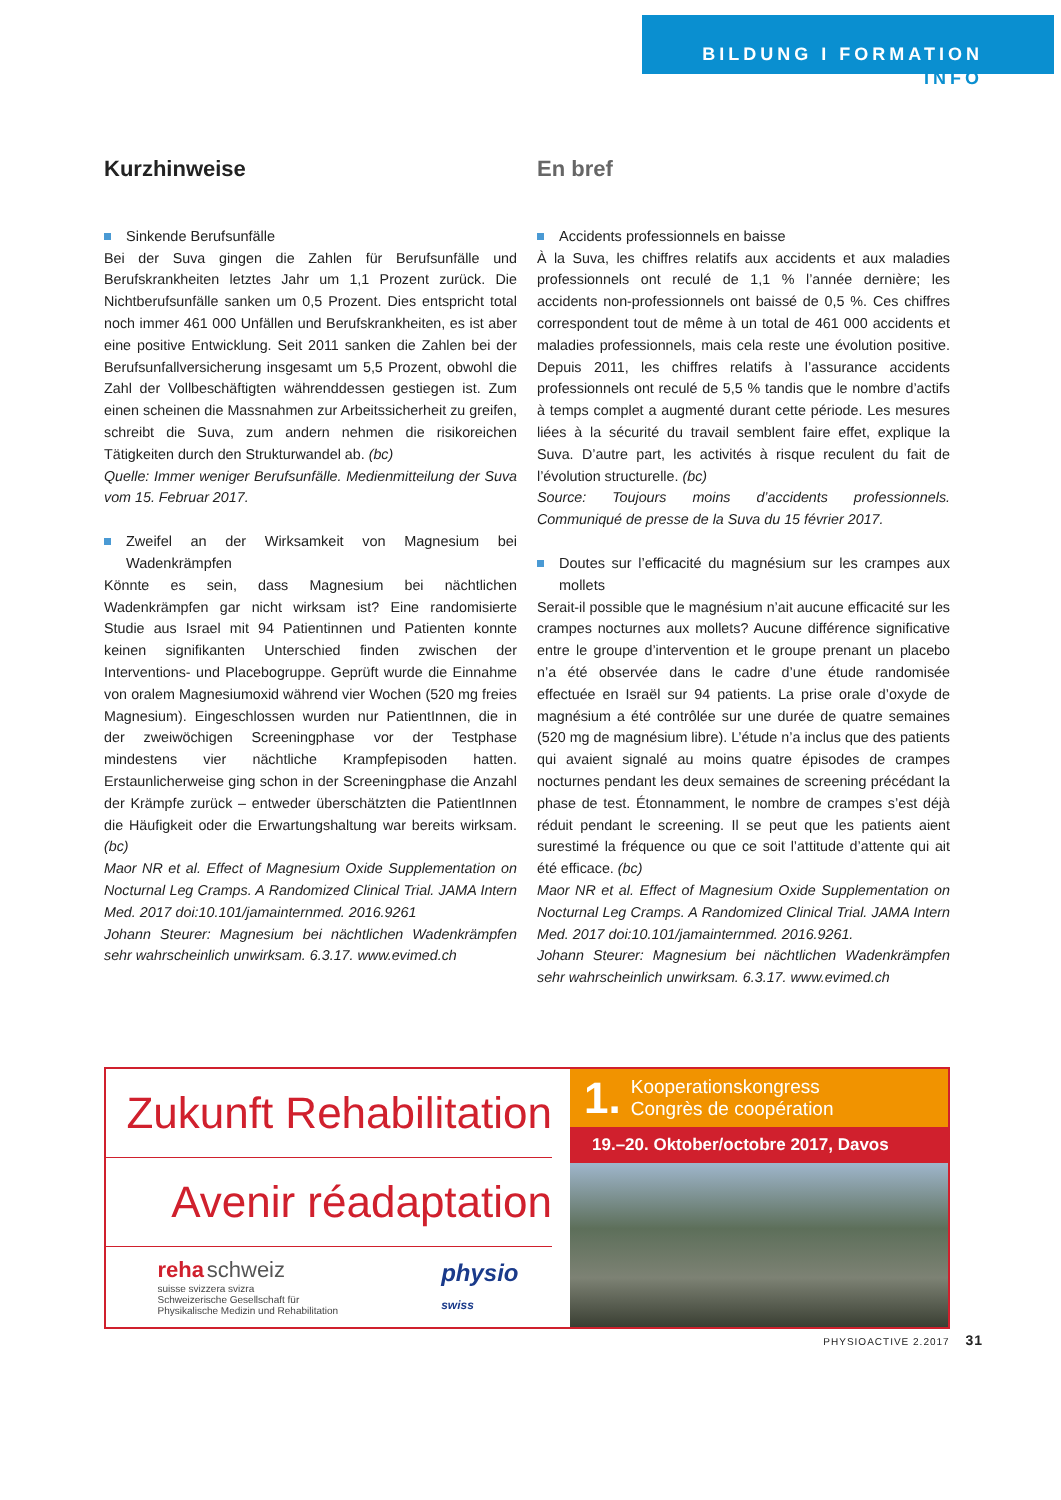BILDUNG I FORMATION
INFO
Kurzhinweise
Sinkende Berufsunfälle
Bei der Suva gingen die Zahlen für Berufsunfälle und Berufskrankheiten letztes Jahr um 1,1 Prozent zurück. Die Nichtberufsunfälle sanken um 0,5 Prozent. Dies entspricht total noch immer 461 000 Unfällen und Berufskrankheiten, es ist aber eine positive Entwicklung. Seit 2011 sanken die Zahlen bei der Berufsunfallversicherung insgesamt um 5,5 Prozent, obwohl die Zahl der Vollbeschäftigten währenddessen gestiegen ist. Zum einen scheinen die Massnahmen zur Arbeitssicherheit zu greifen, schreibt die Suva, zum andern nehmen die risikoreichen Tätigkeiten durch den Strukturwandel ab. (bc)
Quelle: Immer weniger Berufsunfälle. Medienmitteilung der Suva vom 15. Februar 2017.
Zweifel an der Wirksamkeit von Magnesium bei Wadenkrämpfen
Könnte es sein, dass Magnesium bei nächtlichen Wadenkrämpfen gar nicht wirksam ist? Eine randomisierte Studie aus Israel mit 94 Patientinnen und Patienten konnte keinen signifikanten Unterschied finden zwischen der Interventions- und Placebogruppe. Geprüft wurde die Einnahme von oralem Magnesiumoxid während vier Wochen (520 mg freies Magnesium). Eingeschlossen wurden nur PatientInnen, die in der zweiwöchigen Screeningphase vor der Testphase mindestens vier nächtliche Krampfepisoden hatten. Erstaunlicherweise ging schon in der Screeningphase die Anzahl der Krämpfe zurück – entweder überschätzten die PatientInnen die Häufigkeit oder die Erwartungshaltung war bereits wirksam. (bc)
Maor NR et al. Effect of Magnesium Oxide Supplementation on Nocturnal Leg Cramps. A Randomized Clinical Trial. JAMA Intern Med. 2017 doi:10.101/jamainternmed. 2016.9261
Johann Steurer: Magnesium bei nächtlichen Wadenkrämpfen sehr wahrscheinlich unwirksam. 6.3.17. www.evimed.ch
En bref
Accidents professionnels en baisse
À la Suva, les chiffres relatifs aux accidents et aux maladies professionnels ont reculé de 1,1 % l’année dernière; les accidents non-professionnels ont baissé de 0,5 %. Ces chiffres correspondent tout de même à un total de 461 000 accidents et maladies professionnels, mais cela reste une évolution positive. Depuis 2011, les chiffres relatifs à l’assurance accidents professionnels ont reculé de 5,5 % tandis que le nombre d’actifs à temps complet a augmenté durant cette période. Les mesures liées à la sécurité du travail semblent faire effet, explique la Suva. D’autre part, les activités à risque reculent du fait de l’évolution structurelle. (bc)
Source: Toujours moins d’accidents professionnels. Communiqué de presse de la Suva du 15 février 2017.
Doutes sur l’efficacité du magnésium sur les crampes aux mollets
Serait-il possible que le magnésium n’ait aucune efficacité sur les crampes nocturnes aux mollets? Aucune différence significative entre le groupe d’intervention et le groupe prenant un placebo n’a été observée dans le cadre d’une étude randomisée effectuée en Israël sur 94 patients. La prise orale d’oxyde de magnésium a été contrôlée sur une durée de quatre semaines (520 mg de magnésium libre). L’étude n’a inclus que des patients qui avaient signalé au moins quatre épisodes de crampes nocturnes pendant les deux semaines de screening précédant la phase de test. Étonnamment, le nombre de crampes s’est déjà réduit pendant le screening. Il se peut que les patients aient surestimé la fréquence ou que ce soit l’attitude d’attente qui ait été efficace. (bc)
Maor NR et al. Effect of Magnesium Oxide Supplementation on Nocturnal Leg Cramps. A Randomized Clinical Trial. JAMA Intern Med. 2017 doi:10.101/jamainternmed. 2016.9261.
Johann Steurer: Magnesium bei nächtlichen Wadenkrämpfen sehr wahrscheinlich unwirksam. 6.3.17. www.evimed.ch
Zukunft Rehabilitation
Avenir réadaptation
reha schweiz
suisse svizzera svizra
Schweizerische Gesellschaft für
Physikalische Medizin und Rehabilitation physio
swiss
1. Kooperationskongress
Congrès de coopération
19.–20. Oktober/octobre 2017, Davos
PHYSIOACTIVE 2.2017 31